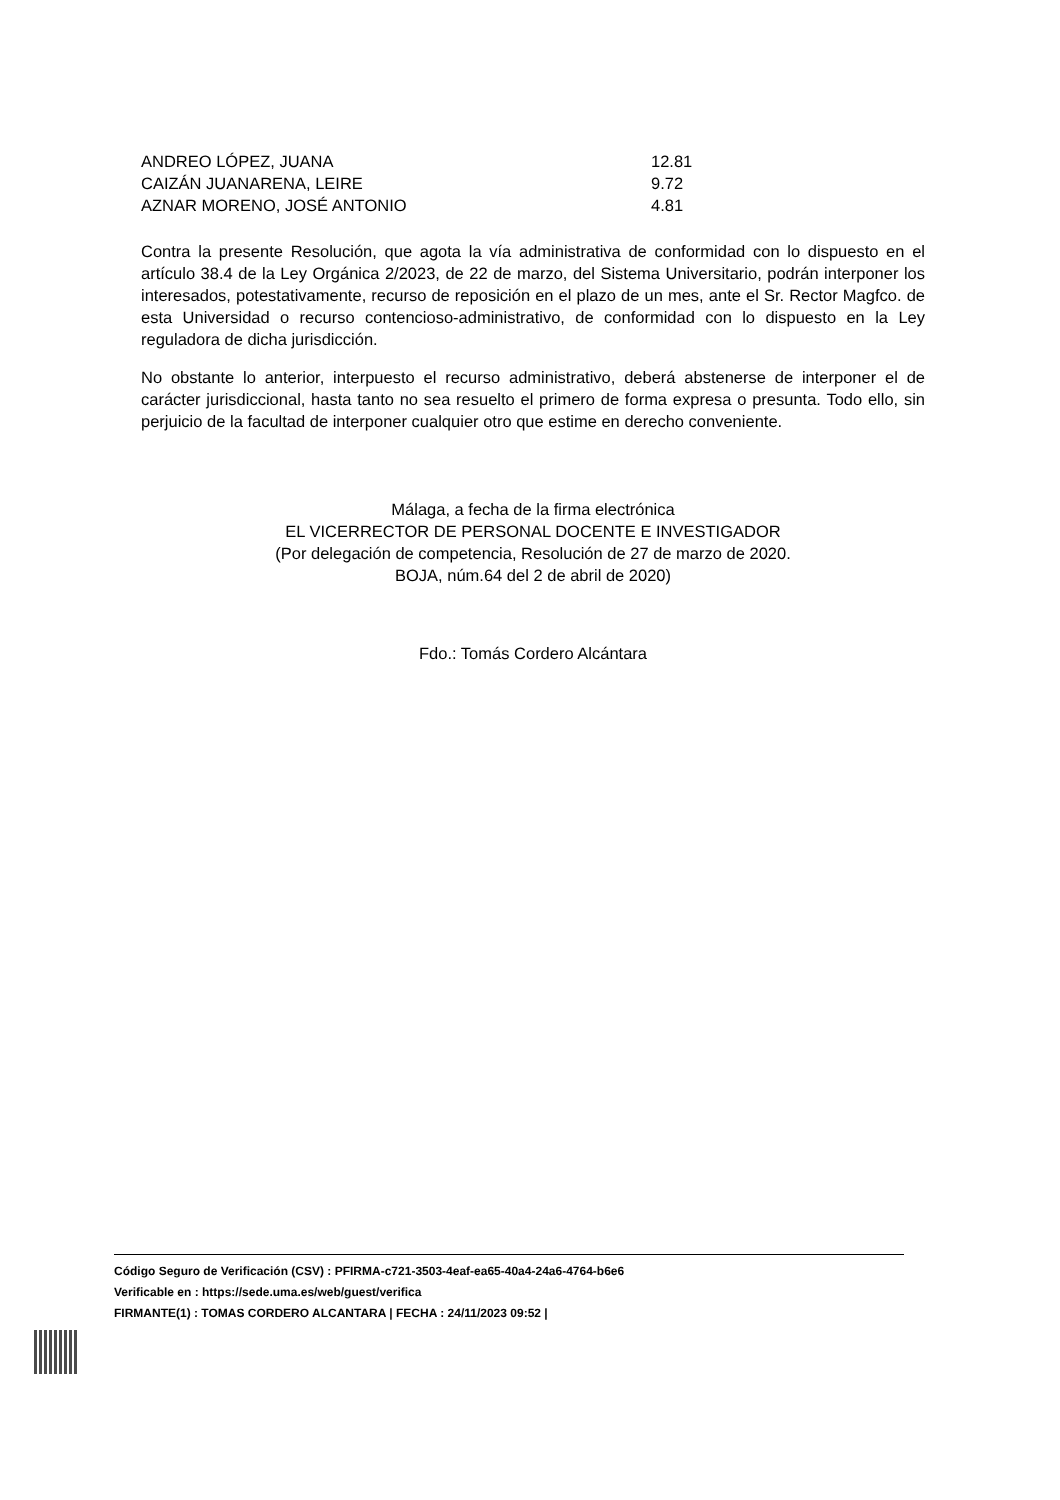| ANDREO LÓPEZ, JUANA | 12.81 |
| CAIZÁN JUANARENA, LEIRE | 9.72 |
| AZNAR MORENO, JOSÉ ANTONIO | 4.81 |
Contra la presente Resolución, que agota la vía administrativa de conformidad con lo dispuesto en el artículo 38.4 de la Ley Orgánica 2/2023, de 22 de marzo, del Sistema Universitario, podrán interponer los interesados, potestativamente, recurso de reposición en el plazo de un mes, ante el Sr. Rector Magfco. de esta Universidad o recurso contencioso-administrativo, de conformidad con lo dispuesto en la Ley reguladora de dicha jurisdicción.
No obstante lo anterior, interpuesto el recurso administrativo, deberá abstenerse de interponer el de carácter jurisdiccional, hasta tanto no sea resuelto el primero de forma expresa o presunta. Todo ello, sin perjuicio de la facultad de interponer cualquier otro que estime en derecho conveniente.
Málaga, a fecha de la firma electrónica
EL VICERRECTOR DE PERSONAL DOCENTE E INVESTIGADOR
(Por delegación de competencia, Resolución de 27 de marzo de 2020.
BOJA, núm.64 del 2 de abril de 2020)
Fdo.: Tomás Cordero Alcántara
Código Seguro de Verificación (CSV) : PFIRMA-c721-3503-4eaf-ea65-40a4-24a6-4764-b6e6
Verificable en : https://sede.uma.es/web/guest/verifica
FIRMANTE(1) : TOMAS CORDERO ALCANTARA | FECHA : 24/11/2023 09:52 |